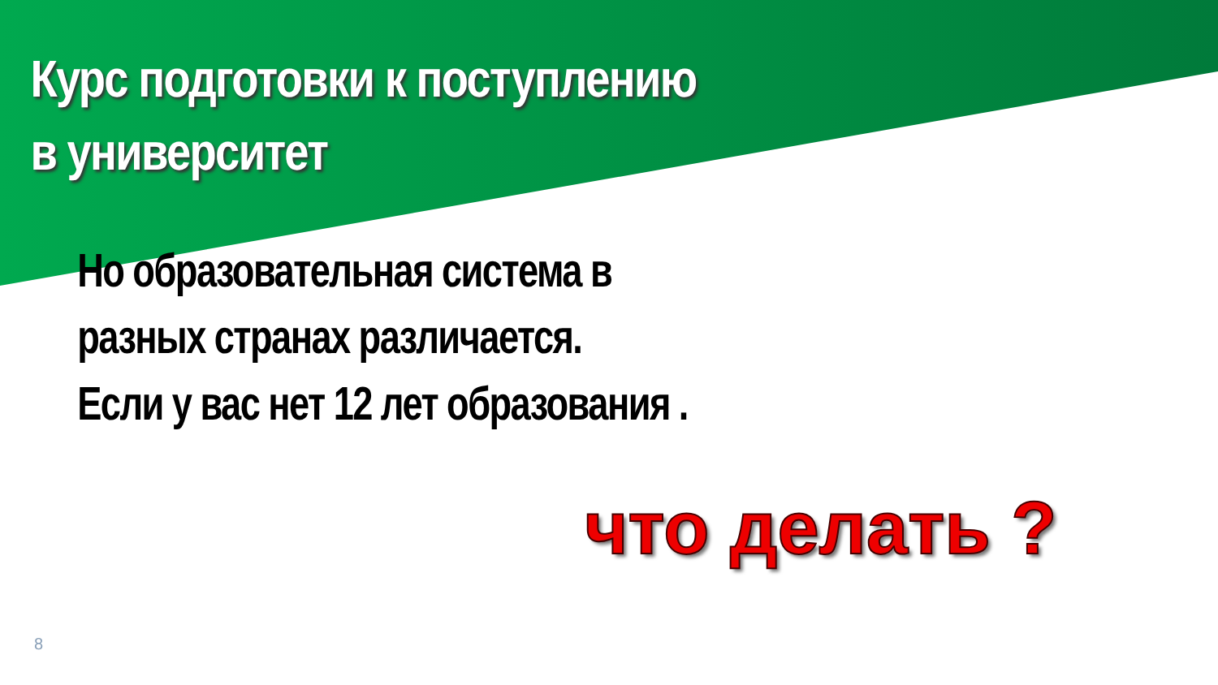Курс подготовки к поступлению
в университет
Но образовательная система в
разных странах различается.
Если у вас нет 12 лет образования .
что делать ?
8